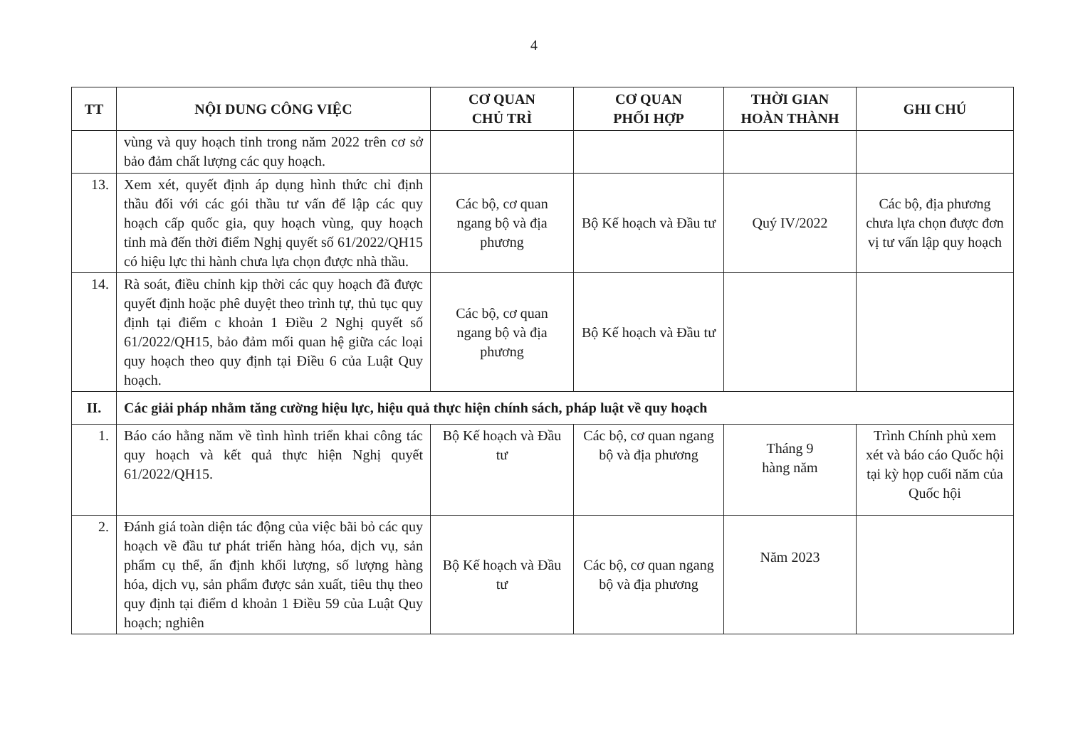4
| TT | NỘI DUNG CÔNG VIỆC | CƠ QUAN CHỦ TRÌ | CƠ QUAN PHỐI HỢP | THỜI GIAN HOÀN THÀNH | GHI CHÚ |
| --- | --- | --- | --- | --- | --- |
| | vùng và quy hoạch tỉnh trong năm 2022 trên cơ sở bảo đảm chất lượng các quy hoạch. | | | | |
| 13. | Xem xét, quyết định áp dụng hình thức chỉ định thầu đối với các gói thầu tư vấn để lập các quy hoạch cấp quốc gia, quy hoạch vùng, quy hoạch tỉnh mà đến thời điểm Nghị quyết số 61/2022/QH15 có hiệu lực thi hành chưa lựa chọn được nhà thầu. | Các bộ, cơ quan ngang bộ và địa phương | Bộ Kế hoạch và Đầu tư | Quý IV/2022 | Các bộ, địa phương chưa lựa chọn được đơn vị tư vấn lập quy hoạch |
| 14. | Rà soát, điều chỉnh kịp thời các quy hoạch đã được quyết định hoặc phê duyệt theo trình tự, thủ tục quy định tại điểm c khoản 1 Điều 2 Nghị quyết số 61/2022/QH15, bảo đảm mối quan hệ giữa các loại quy hoạch theo quy định tại Điều 6 của Luật Quy hoạch. | Các bộ, cơ quan ngang bộ và địa phương | Bộ Kế hoạch và Đầu tư | | |
| II. | Các giải pháp nhằm tăng cường hiệu lực, hiệu quả thực hiện chính sách, pháp luật về quy hoạch | | | | |
| 1. | Báo cáo hằng năm về tình hình triển khai công tác quy hoạch và kết quả thực hiện Nghị quyết 61/2022/QH15. | Bộ Kế hoạch và Đầu tư | Các bộ, cơ quan ngang bộ và địa phương | Tháng 9 hàng năm | Trình Chính phủ xem xét và báo cáo Quốc hội tại kỳ họp cuối năm của Quốc hội |
| 2. | Đánh giá toàn diện tác động của việc bãi bỏ các quy hoạch về đầu tư phát triển hàng hóa, dịch vụ, sản phẩm cụ thể, ấn định khối lượng, số lượng hàng hóa, dịch vụ, sản phẩm được sản xuất, tiêu thụ theo quy định tại điểm d khoản 1 Điều 59 của Luật Quy hoạch; nghiên | Bộ Kế hoạch và Đầu tư | Các bộ, cơ quan ngang bộ và địa phương | Năm 2023 | |